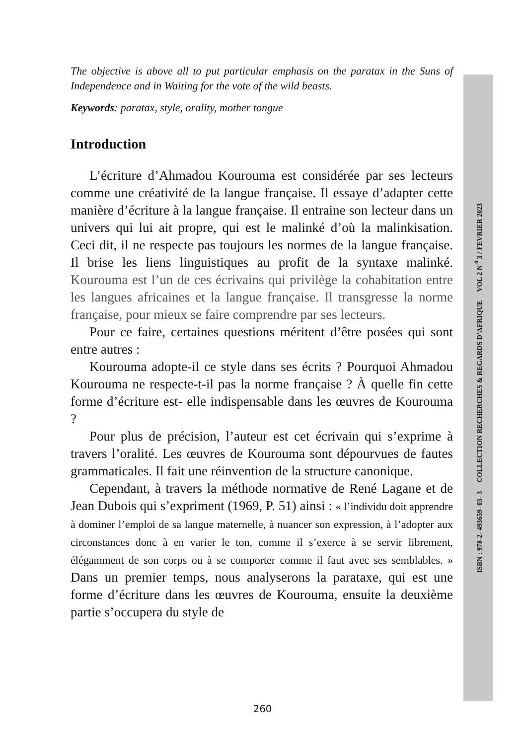The objective is above all to put particular emphasis on the paratax in the Suns of Independence and in Waiting for the vote of the wild beasts.
Keywords: paratax, style, orality, mother tongue
Introduction
L’écriture d’Ahmadou Kourouma est considérée par ses lecteurs comme une créativité de la langue française. Il essaye d’adapter cette manière d’écriture à la langue française. Il entraine son lecteur dans un univers qui lui ait propre, qui est le malinké d’où la malinkisation. Ceci dit, il ne respecte pas toujours les normes de la langue française. Il brise les liens linguistiques au profit de la syntaxe malinké. Kourouma est l’un de ces écrivains qui privilège la cohabitation entre les langues africaines et la langue française. Il transgresse la norme française, pour mieux se faire comprendre par ses lecteurs.
Pour ce faire, certaines questions méritent d’être posées qui sont entre autres :
Kourouma adopte-il ce style dans ses écrits ? Pourquoi Ahmadou Kourouma ne respecte-t-il pas la norme française ? À quelle fin cette forme d’écriture est- elle indispensable dans les œuvres de Kourouma ?
Pour plus de précision, l’auteur est cet écrivain qui s’exprime à travers l’oralité. Les œuvres de Kourouma sont dépourvues de fautes grammaticales. Il fait une réinvention de la structure canonique.
Cependant, à travers la méthode normative de René Lagane et de Jean Dubois qui s’expriment (1969, P. 51) ainsi : « l’individu doit apprendre à dominer l’emploi de sa langue maternelle, à nuancer son expression, à l’adopter aux circonstances donc à en varier le ton, comme il s’exerce à se servir librement, élégamment de son corps ou à se comporter comme il faut avec ses semblables. » Dans un premier temps, nous analyserons la parataxe, qui est une forme d’écriture dans les œuvres de Kourouma, ensuite la deuxième partie s’occupera du style de
ISBN : 978-2- 493659- 03- 3 COLLECTION RECHERCHES & REGARDS D’AFRIQUE VOL 2 N <sup>0</sup> 3 / FEVRIER 2023
260